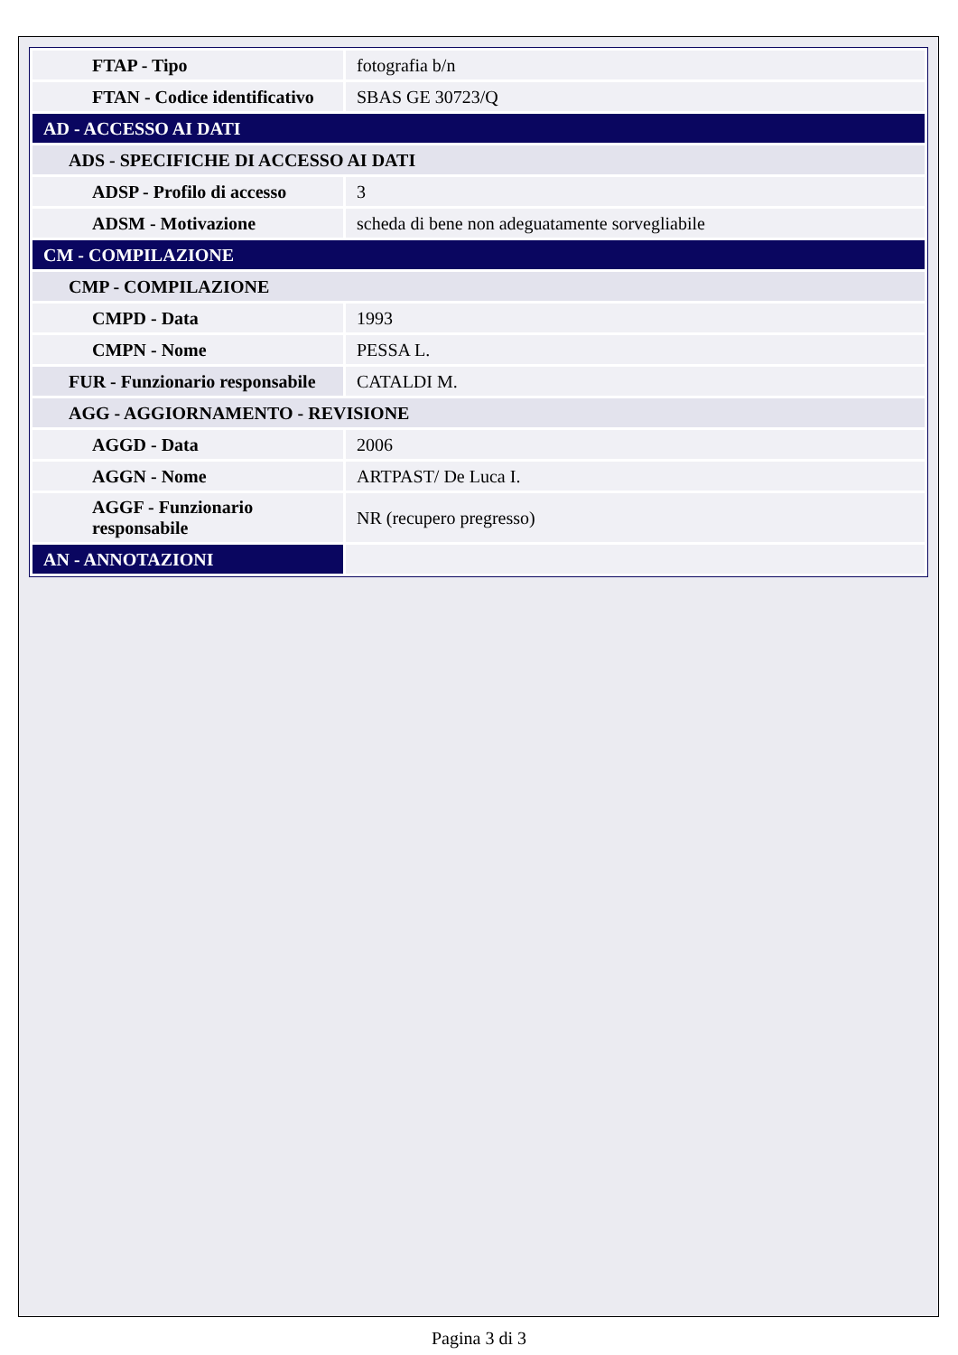| FTAP - Tipo | fotografia b/n |
| FTAN - Codice identificativo | SBAS GE 30723/Q |
| AD - ACCESSO AI DATI | |
| ADS - SPECIFICHE DI ACCESSO AI DATI | |
| ADSP - Profilo di accesso | 3 |
| ADSM - Motivazione | scheda di bene non adeguatamente sorvegliabile |
| CM - COMPILAZIONE | |
| CMP - COMPILAZIONE | |
| CMPD - Data | 1993 |
| CMPN - Nome | PESSA L. |
| FUR - Funzionario responsabile | CATALDI M. |
| AGG - AGGIORNAMENTO - REVISIONE | |
| AGGD - Data | 2006 |
| AGGN - Nome | ARTPAST/ De Luca I. |
| AGGF - Funzionario responsabile | NR (recupero pregresso) |
| AN - ANNOTAZIONI | |
Pagina 3 di 3